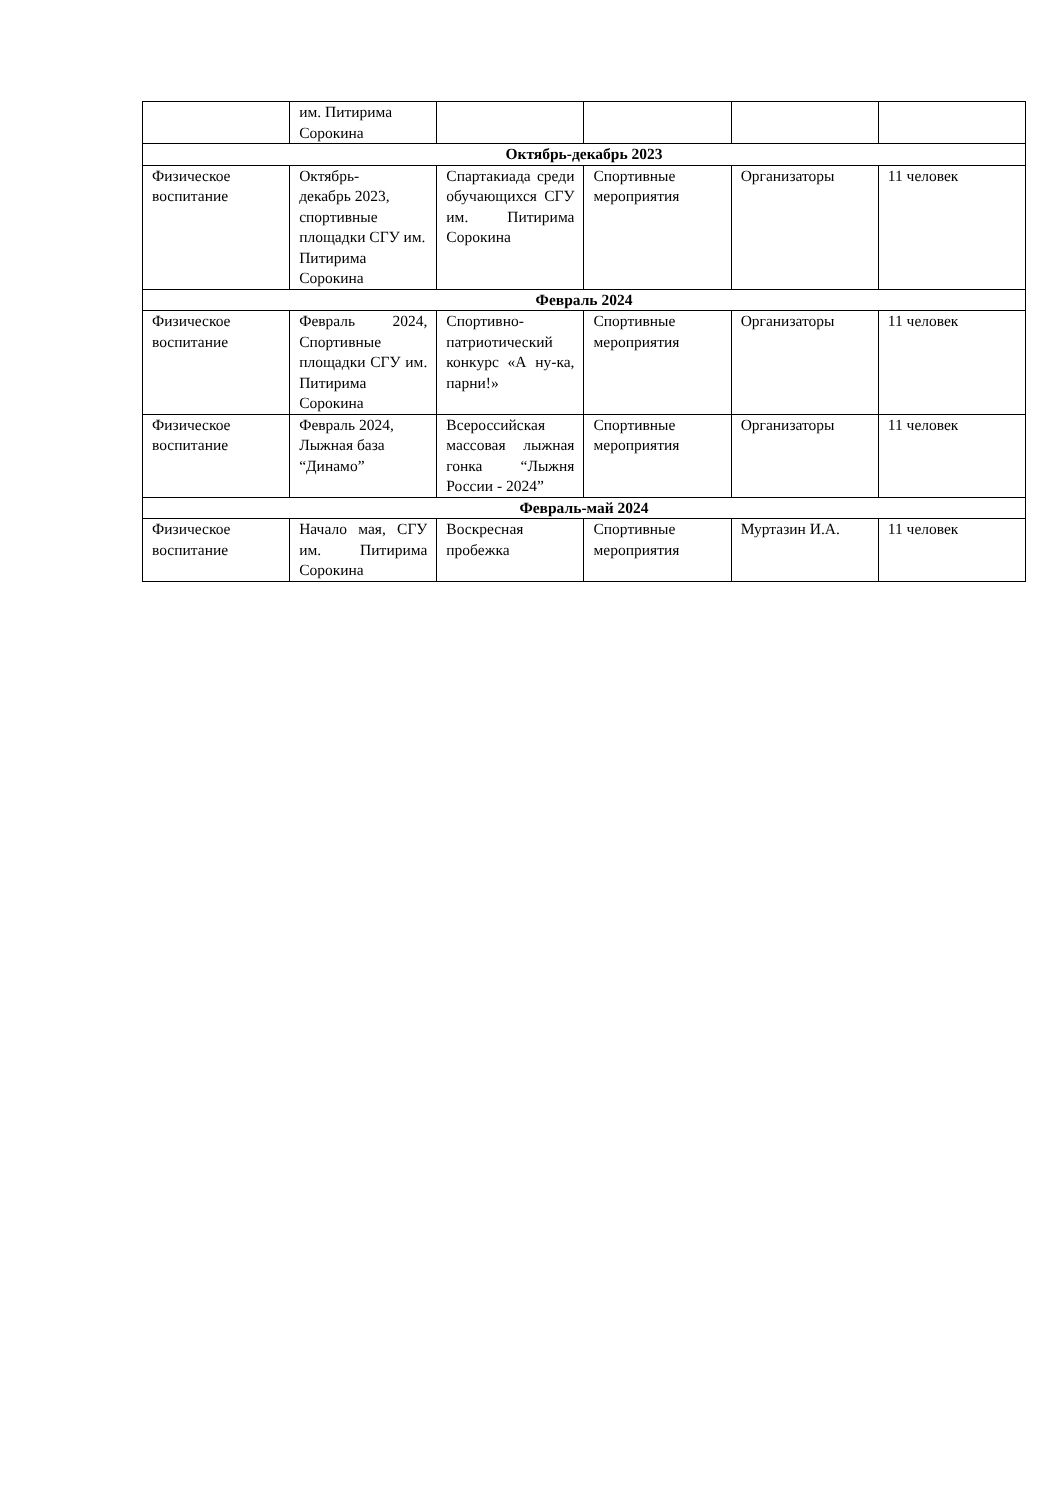| | им. Питирима Сорокина | | | | |
| Октябрь-декабрь 2023 | | | | | |
| Физическое воспитание | Октябрь- декабрь 2023, спортивные площадки СГУ им. Питирима Сорокина | Спартакиада среди обучающихся СГУ им. Питирима Сорокина | Спортивные мероприятия | Организаторы | 11 человек |
| Февраль 2024 | | | | | |
| Физическое воспитание | Февраль 2024, Спортивные площадки СГУ им. Питирима Сорокина | Спортивно-патриотический конкурс «А ну-ка, парни!» | Спортивные мероприятия | Организаторы | 11 человек |
| Физическое воспитание | Февраль 2024, Лыжная база “Динамо” | Всероссийская массовая лыжная гонка “Лыжня России - 2024” | Спортивные мероприятия | Организаторы | 11 человек |
| Февраль-май 2024 | | | | | |
| Физическое воспитание | Начало мая, СГУ им. Питирима Сорокина | Воскресная пробежка | Спортивные мероприятия | Муртазин И.А. | 11 человек |